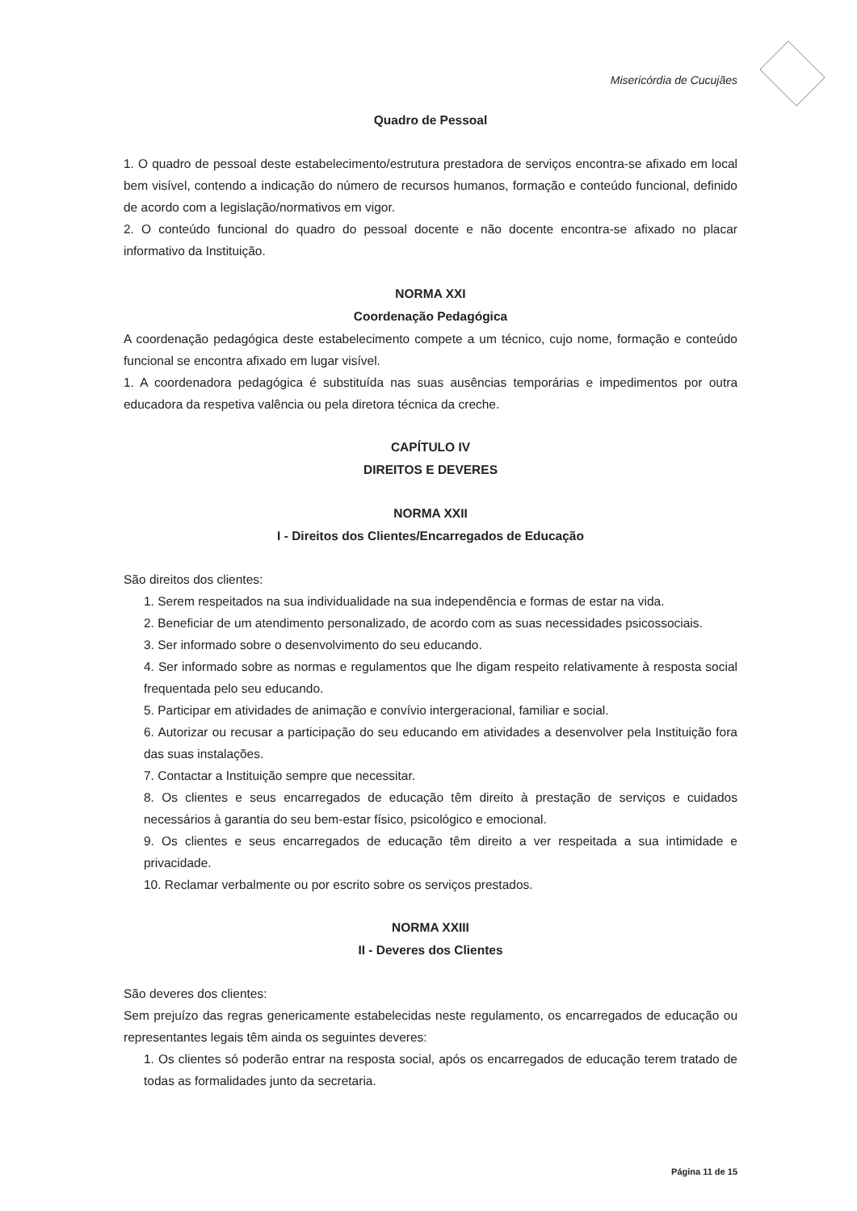Misericórdia de Cucujães
Quadro de Pessoal
1. O quadro de pessoal deste estabelecimento/estrutura prestadora de serviços encontra-se afixado em local bem visível, contendo a indicação do número de recursos humanos, formação e conteúdo funcional, definido de acordo com a legislação/normativos em vigor.
2. O conteúdo funcional do quadro do pessoal docente e não docente encontra-se afixado no placar informativo da Instituição.
NORMA XXI
Coordenação Pedagógica
A coordenação pedagógica deste estabelecimento compete a um técnico, cujo nome, formação e conteúdo funcional se encontra afixado em lugar visível.
1. A coordenadora pedagógica é substituída nas suas ausências temporárias e impedimentos por outra educadora da respetiva valência ou pela diretora técnica da creche.
CAPÍTULO IV
DIREITOS E DEVERES
NORMA XXII
I - Direitos dos Clientes/Encarregados de Educação
São direitos dos clientes:
1. Serem respeitados na sua individualidade na sua independência e formas de estar na vida.
2. Beneficiar de um atendimento personalizado, de acordo com as suas necessidades psicossociais.
3. Ser informado sobre o desenvolvimento do seu educando.
4. Ser informado sobre as normas e regulamentos que lhe digam respeito relativamente à resposta social frequentada pelo seu educando.
5. Participar em atividades de animação e convívio intergeracional, familiar e social.
6. Autorizar ou recusar a participação do seu educando em atividades a desenvolver pela Instituição fora das suas instalações.
7. Contactar a Instituição sempre que necessitar.
8. Os clientes e seus encarregados de educação têm direito à prestação de serviços e cuidados necessários à garantia do seu bem-estar físico, psicológico e emocional.
9. Os clientes e seus encarregados de educação têm direito a ver respeitada a sua intimidade e privacidade.
10. Reclamar verbalmente ou por escrito sobre os serviços prestados.
NORMA XXIII
II - Deveres dos Clientes
São deveres dos clientes:
Sem prejuízo das regras genericamente estabelecidas neste regulamento, os encarregados de educação ou representantes legais têm ainda os seguintes deveres:
1. Os clientes só poderão entrar na resposta social, após os encarregados de educação terem tratado de todas as formalidades junto da secretaria.
Página 11 de 15